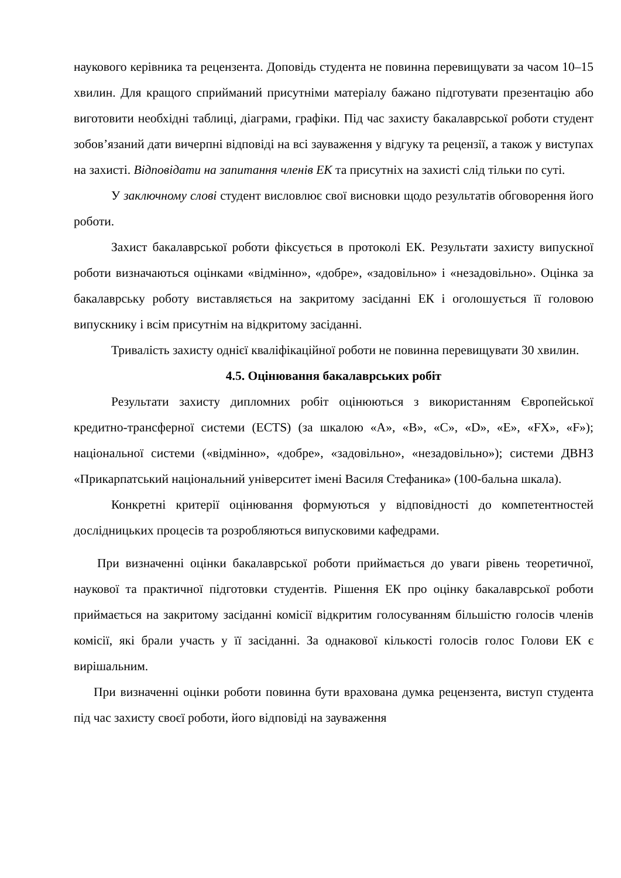наукового керівника та рецензента. Доповідь студента не повинна перевищувати за часом 10–15 хвилин. Для кращого сприйманий присутніми матеріалу бажано підготувати презентацію або виготовити необхідні таблиці, діаграми, графіки. Під час захисту бакалаврської роботи студент зобов’язаний дати вичерпні відповіді на всі зауваження у відгуку та рецензії, а також у виступах на захисті. Відповідати на запитання членів ЕК та присутніх на захисті слід тільки по суті.
У заключному слові студент висловлює свої висновки щодо результатів обговорення його роботи.
Захист бакалаврської роботи фіксується в протоколі ЕК. Результати захисту випускної роботи визначаються оцінками «відмінно», «добре», «задовільно» і «незадовільно». Оцінка за бакалаврську роботу виставляється на закритому засіданні ЕК і оголошується її головою випускнику і всім присутнім на відкритому засіданні.
Тривалість захисту однієї кваліфікаційної роботи не повинна перевищувати 30 хвилин.
4.5. Оцінювання бакалаврських робіт
Результати захисту дипломних робіт оцінюються з використанням Європейської кредитно-трансферної системи (ECTS) (за шкалою «А», «В», «С», «D», «Е», «FX», «F»); національної системи («відмінно», «добре», «задовільно», «незадовільно»); системи ДВНЗ «Прикарпатський національний університет імені Василя Стефаника» (100-бальна шкала).
Конкретні критерії оцінювання формуються у відповідності до компетентностей дослідницьких процесів та розробляються випусковими кафедрами.
При визначенні оцінки бакалаврської роботи приймається до уваги рівень теоретичної, наукової та практичної підготовки студентів. Рішення ЕК про оцінку бакалаврської роботи приймається на закритому засіданні комісії відкритим голосуванням більшістю голосів членів комісії, які брали участь у її засіданні. За однакової кількості голосів голос Голови ЕК є вирішальним.
При визначенні оцінки роботи повинна бути врахована думка рецензента, виступ студента під час захисту своєї роботи, його відповіді на зауваження